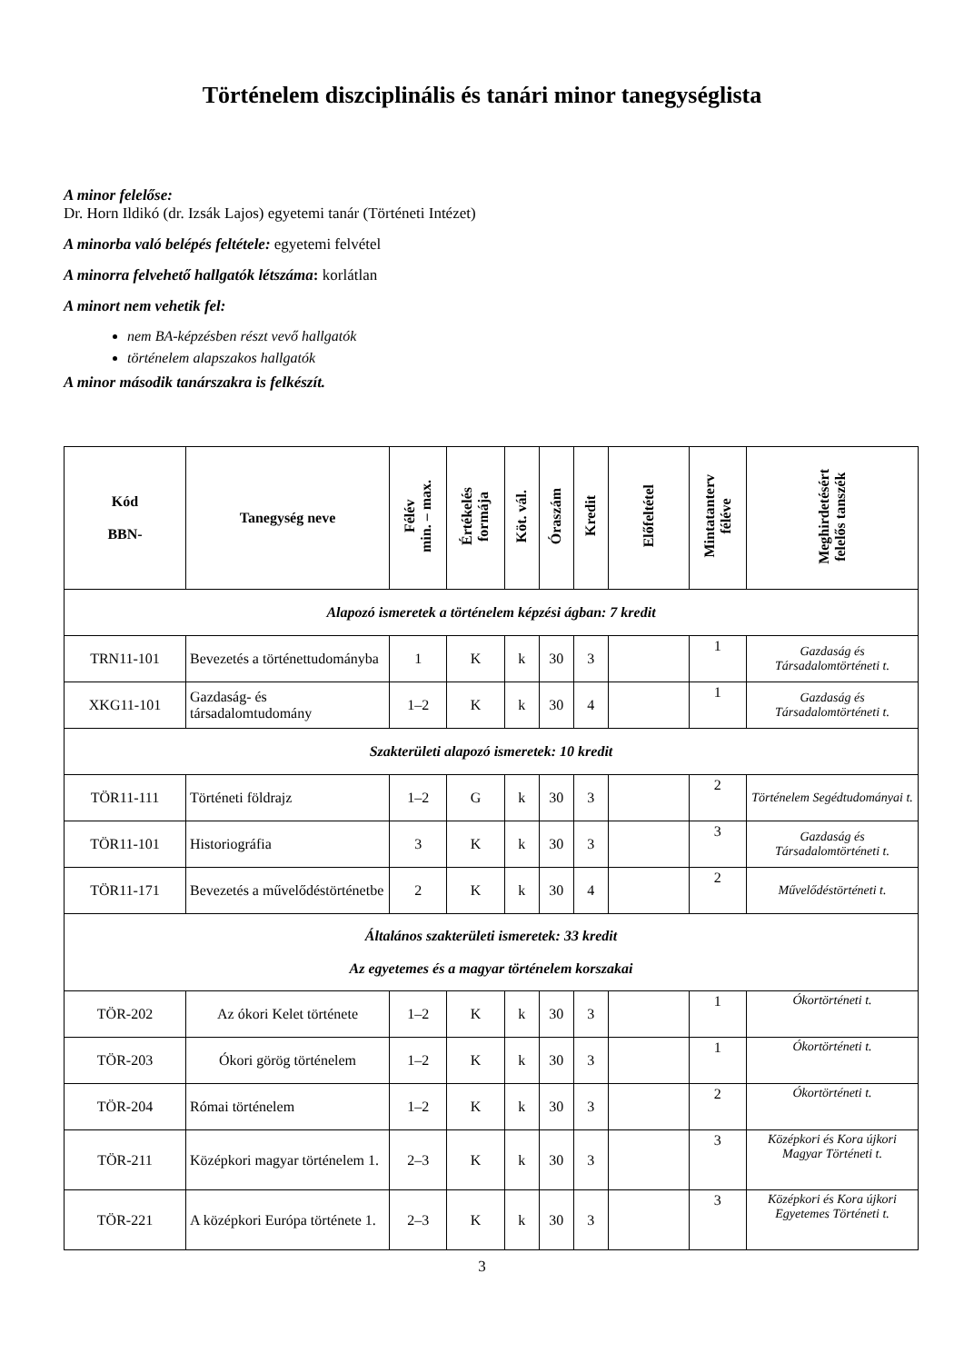Történelem diszciplinális és tanári minor tanegységlista
A minor felelőse:
Dr. Horn Ildikó (dr. Izsák Lajos) egyetemi tanár (Történeti Intézet)
A minorba való belépés feltétele: egyetemi felvétel
A minorra felvehető hallgatók létszáma: korlátlan
A minort nem vehetik fel:
nem BA-képzésben részt vevő hallgatók
történelem alapszakos hallgatók
A minor második tanárszakra is felkészít.
| Kód BBN- | Tanegység neve | Félév min. – max. | Értékelés formája | Köt. vál. | Óraszám | Kredit | Előfeltétel | Mintatanterv féléve | Meghirdetésért felelős tanszék |
| --- | --- | --- | --- | --- | --- | --- | --- | --- | --- |
| Alapozó ismeretek a történelem képzési ágban: 7 kredit | | | | | | | | | |
| TRN11-101 | Bevezetés a történettudományba | 1 | K | k | 30 | 3 | | 1 | Gazdaság és Társadalomtörténeti t. |
| XKG11-101 | Gazdaság- és társadalomtudomány | 1–2 | K | k | 30 | 4 | | 1 | Gazdaság és Társadalomtörténeti t. |
| Szakterületi alapozó ismeretek: 10 kredit | | | | | | | | | |
| TÖR11-111 | Történeti földrajz | 1–2 | G | k | 30 | 3 | | 2 | Történelem Segédtudományai t. |
| TÖR11-101 | Historiográfia | 3 | K | k | 30 | 3 | | 3 | Gazdaság és Társadalomtörténeti t. |
| TÖR11-171 | Bevezetés a művelődéstörténetbe | 2 | K | k | 30 | 4 | | 2 | Művelődéstörténeti t. |
| Általános szakterületi ismeretek: 33 kredit Az egyetemes és a magyar történelem korszakai | | | | | | | | | |
| TÖR-202 | Az ókori Kelet története | 1–2 | K | k | 30 | 3 | | 1 | Ókortörténeti t. |
| TÖR-203 | Ókori görög történelem | 1–2 | K | k | 30 | 3 | | 1 | Ókortörténeti t. |
| TÖR-204 | Római történelem | 1–2 | K | k | 30 | 3 | | 2 | Ókortörténeti t. |
| TÖR-211 | Középkori magyar történelem 1. | 2–3 | K | k | 30 | 3 | | 3 | Középkori és Kora újkori Magyar Történeti t. |
| TÖR-221 | A középkori Európa története 1. | 2–3 | K | k | 30 | 3 | | 3 | Középkori és Kora újkori Egyetemes Történeti t. |
3